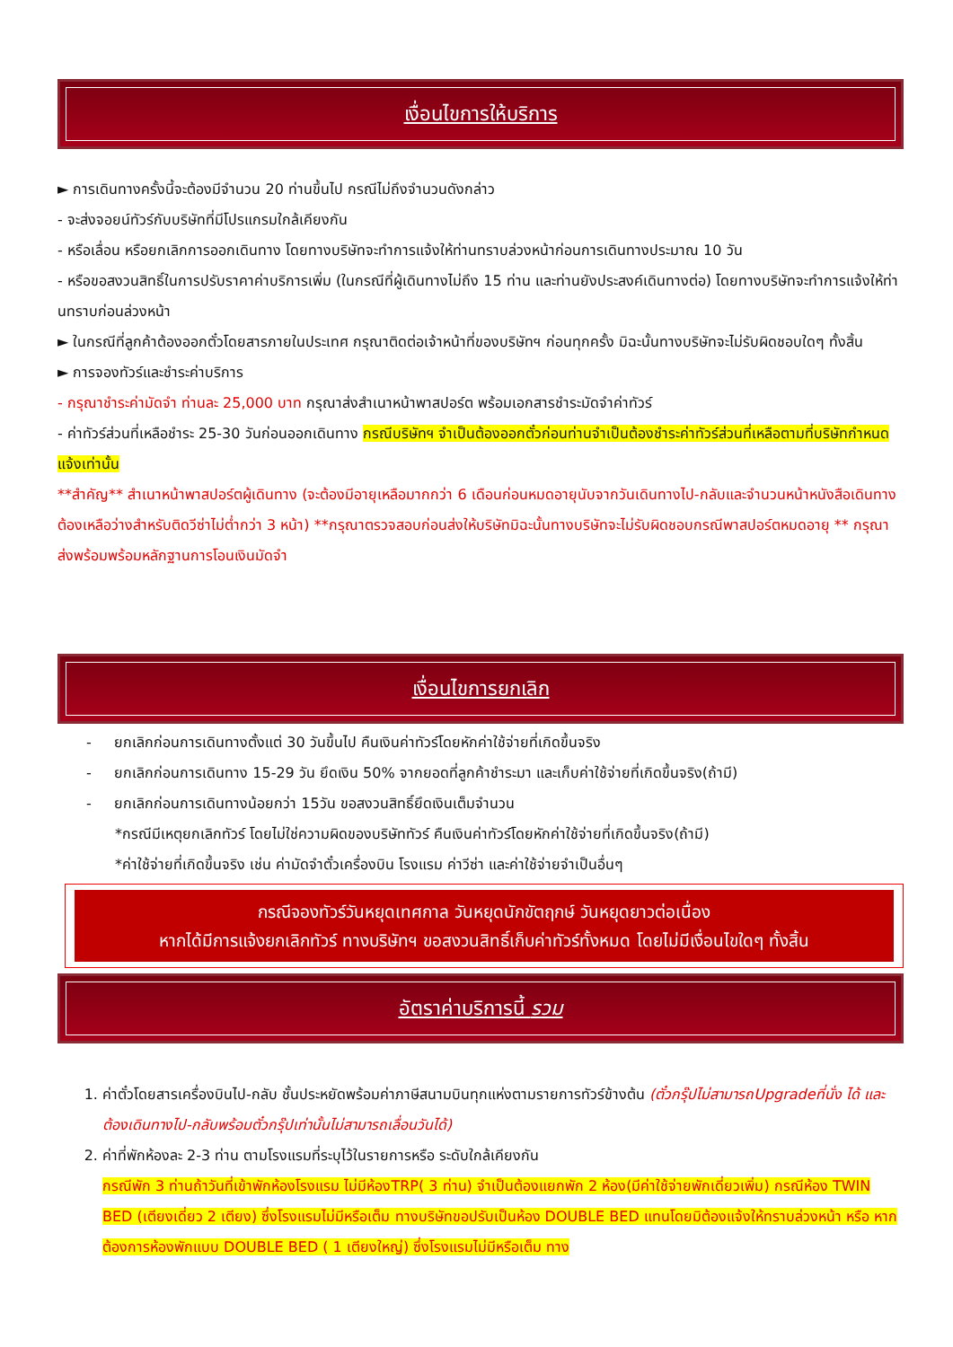เงื่อนไขการให้บริการ
► การเดินทางครั้งนี้จะต้องมีจำนวน 20 ท่านขึ้นไป กรณีไม่ถึงจำนวนดังกล่าว
- จะส่งจอยน์ทัวร์กับบริษัทที่มีโปรแกรมใกล้เคียงกัน
- หรือเลื่อน หรือยกเลิกการออกเดินทาง โดยทางบริษัทจะทำการแจ้งให้ท่านทราบล่วงหน้าก่อนการเดินทางประมาณ 10 วัน
- หรือขอสงวนสิทธิ์ในการปรับราคาค่าบริการเพิ่ม (ในกรณีที่ผู้เดินทางไม่ถึง 15 ท่าน และท่านยังประสงค์เดินทางต่อ) โดยทางบริษัทจะทำการแจ้งให้ท่านทราบก่อนล่วงหน้า
► ในกรณีที่ลูกค้าต้องออกตั๋วโดยสารภายในประเทศ กรุณาติดต่อเจ้าหน้าที่ของบริษัทฯ ก่อนทุกครั้ง มิฉะนั้นทางบริษัทจะไม่รับผิดชอบใดๆ ทั้งสิ้น
► การจองทัวร์และชำระค่าบริการ
- กรุณาชำระค่ามัดจำ ท่านละ 25,000 บาท กรุณาส่งสำเนาหน้าพาสปอร์ต พร้อมเอกสารชำระมัดจำค่าทัวร์
- ค่าทัวร์ส่วนที่เหลือชำระ 25-30 วันก่อนออกเดินทาง กรณีบริษัทฯ จำเป็นต้องออกตั๋วก่อนท่านจำเป็นต้องชำระค่าทัวร์ส่วนที่เหลือตามที่บริษัทกำหนดแจ้งเท่านั้น
**สำคัญ** สำเนาหน้าพาสปอร์ตผู้เดินทาง (จะต้องมีอายุเหลือมากกว่า 6 เดือนก่อนหมดอายุนับจากวันเดินทางไป-กลับและจำนวนหน้าหนังสือเดินทางต้องเหลือว่างสำหรับติดวีซ่าไม่ต่ำกว่า 3 หน้า) **กรุณาตรวจสอบก่อนส่งให้บริษัทมิฉะนั้นทางบริษัทจะไม่รับผิดชอบกรณีพาสปอร์ตหมดอายุ ** กรุณาส่งพร้อมพร้อมหลักฐานการโอนเงินมัดจำ
เงื่อนไขการยกเลิก
- ยกเลิกก่อนการเดินทางตั้งแต่ 30 วันขึ้นไป คืนเงินค่าทัวร์โดยหักค่าใช้จ่ายที่เกิดขึ้นจริง
- ยกเลิกก่อนการเดินทาง 15-29 วัน ยึดเงิน 50% จากยอดที่ลูกค้าชำระมา และเก็บค่าใช้จ่ายที่เกิดขึ้นจริง(ถ้ามี)
- ยกเลิกก่อนการเดินทางน้อยกว่า 15วัน ขอสงวนสิทธิ์ยึดเงินเต็มจำนวน
*กรณีมีเหตุยกเลิกทัวร์ โดยไม่ใช่ความผิดของบริษัททัวร์ คืนเงินค่าทัวร์โดยหักค่าใช้จ่ายที่เกิดขึ้นจริง(ถ้ามี)
*ค่าใช้จ่ายที่เกิดขึ้นจริง เช่น ค่ามัดจำตั๋วเครื่องบิน โรงแรม ค่าวีซ่า และค่าใช้จ่ายจำเป็นอื่นๆ
กรณีจองทัวร์วันหยุดเทศกาล วันหยุดนักขัตฤกษ์ วันหยุดยาวต่อเนื่อง
หากได้มีการแจ้งยกเลิกทัวร์ ทางบริษัทฯ ขอสงวนสิทธิ์เก็บค่าทัวร์ทั้งหมด โดยไม่มีเงื่อนไขใดๆ ทั้งสิ้น
อัตราค่าบริการนี้ รวม
1. ค่าตั๋วโดยสารเครื่องบินไป-กลับ ชั้นประหยัดพร้อมค่าภาษีสนามบินทุกแห่งตามรายการทัวร์ข้างต้น (ตั๋วกรุ๊ปไม่สามารถUpgradeที่นั่ง ได้ และต้องเดินทางไป-กลับพร้อมตั๋วกรุ๊ปเท่านั้นไม่สามารถเลื่อนวันได้)
2. ค่าที่พักห้องละ 2-3 ท่าน ตามโรงแรมที่ระบุไว้ในรายการหรือ ระดับใกล้เคียงกัน
กรณีพัก 3 ท่านถ้าวันที่เข้าพักห้องโรงแรม ไม่มีห้องTRP( 3 ท่าน) จำเป็นต้องแยกพัก 2 ห้อง(มีค่าใช้จ่ายพักเดี่ยวเพิ่ม) กรณีห้อง TWIN BED (เตียงเดี่ยว 2 เตียง) ซึ่งโรงแรมไม่มีหรือเต็ม ทางบริษัทขอปรับเป็นห้อง DOUBLE BED แทนโดยมิต้องแจ้งให้ทราบล่วงหน้า หรือ หากต้องการห้องพักแบบ DOUBLE BED ( 1 เตียงใหญ่) ซึ่งโรงแรมไม่มีหรือเต็ม ทาง